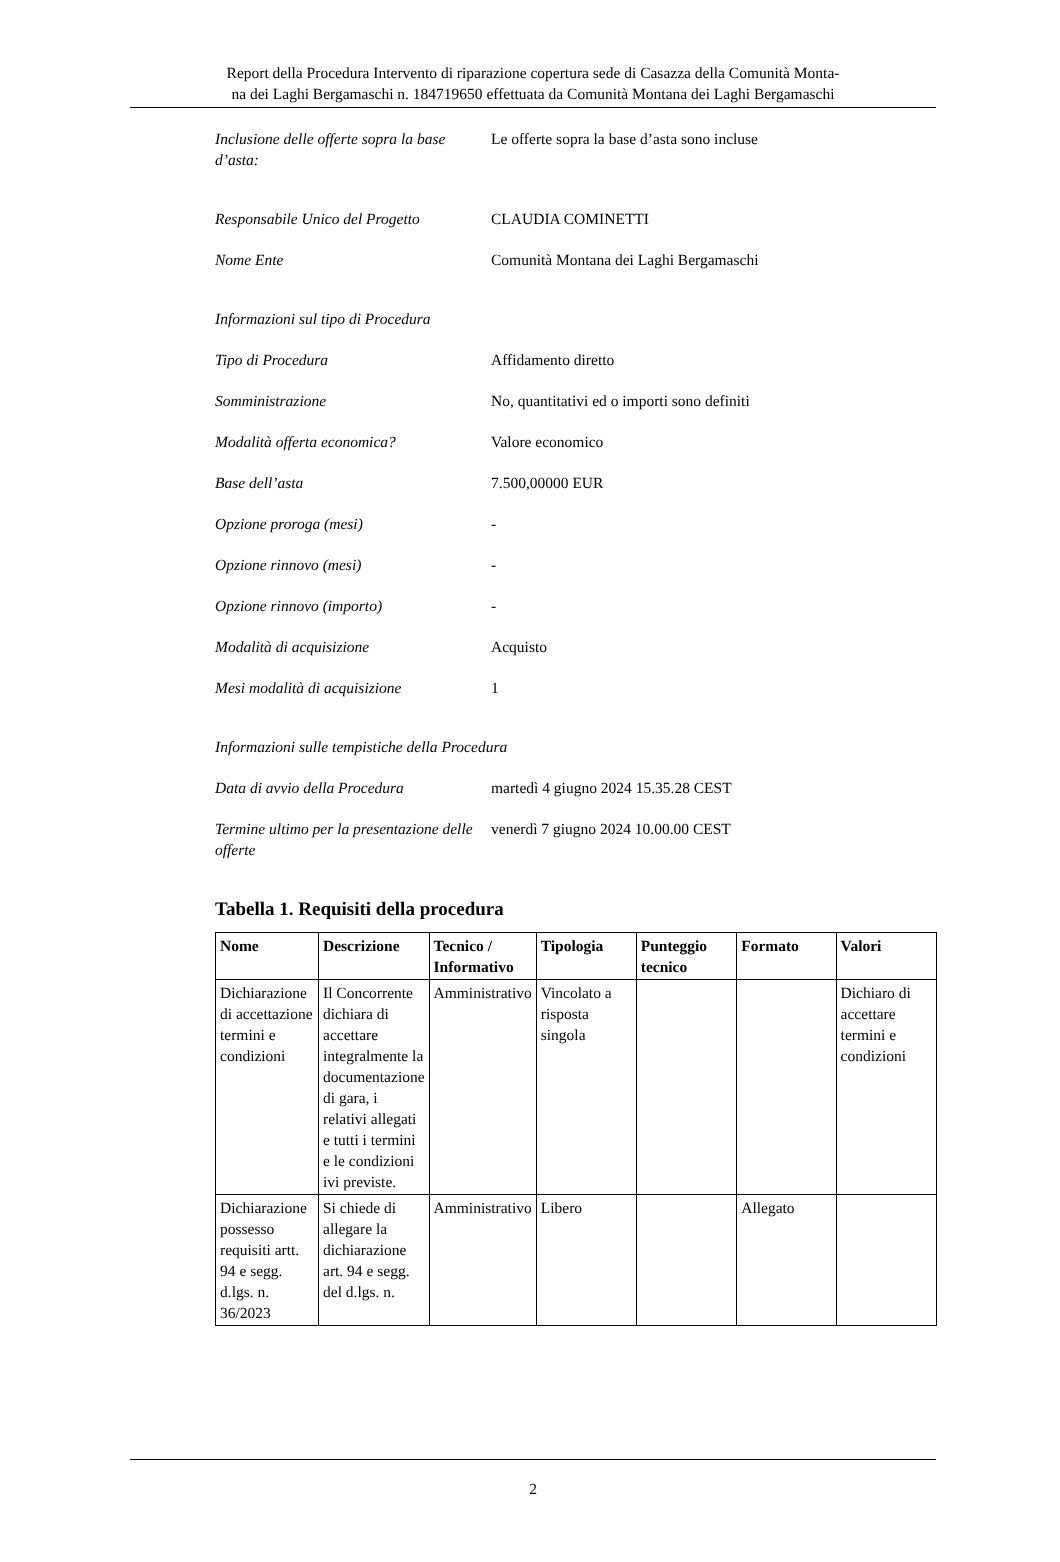Report della Procedura Intervento di riparazione copertura sede di Casazza della Comunità Monta-
na dei Laghi Bergamaschi n. 184719650 effettuata da Comunità Montana dei Laghi Bergamaschi
Inclusione delle offerte sopra la base d’asta:
Le offerte sopra la base d’asta sono incluse
Responsabile Unico del Progetto
CLAUDIA COMINETTI
Nome Ente Comunità Montana dei Laghi Bergamaschi
Informazioni sul tipo di Procedura
Tipo di Procedura Affidamento diretto
Somministrazione No, quantitativi ed o importi sono definiti
Modalità offerta economica? Valore economico
Base dell’asta 7.500,00000 EUR
Opzione proroga (mesi) -
Opzione rinnovo (mesi) -
Opzione rinnovo (importo) -
Modalità di acquisizione Acquisto
Mesi modalità di acquisizione 1
Informazioni sulle tempistiche della Procedura
Data di avvio della Procedura martedì 4 giugno 2024 15.35.28 CEST
Termine ultimo per la presentazione delle offerte
venerdì 7 giugno 2024 10.00.00 CEST
Tabella 1. Requisiti della procedura
| Nome | Descrizione | Tecnico / Informativo | Tipologia | Punteggio tecnico | Formato | Valori |
| --- | --- | --- | --- | --- | --- | --- |
| Dichiarazione di accettazione termini e condizioni | Il Concorrente dichiara di accettare integralmente la documentazione di gara, i relativi allegati e tutti i termini e le condizioni ivi previste. | Amministrativo | Vincolato a risposta singola | | | Dichiaro di accettare termini e condizioni |
| Dichiarazione possesso requisiti artt. 94 e segg. d.lgs. n. 36/2023 | Si chiede di allegare la dichiarazione art. 94 e segg. del d.lgs. n. | Amministrativo | Libero | | Allegato | |
2